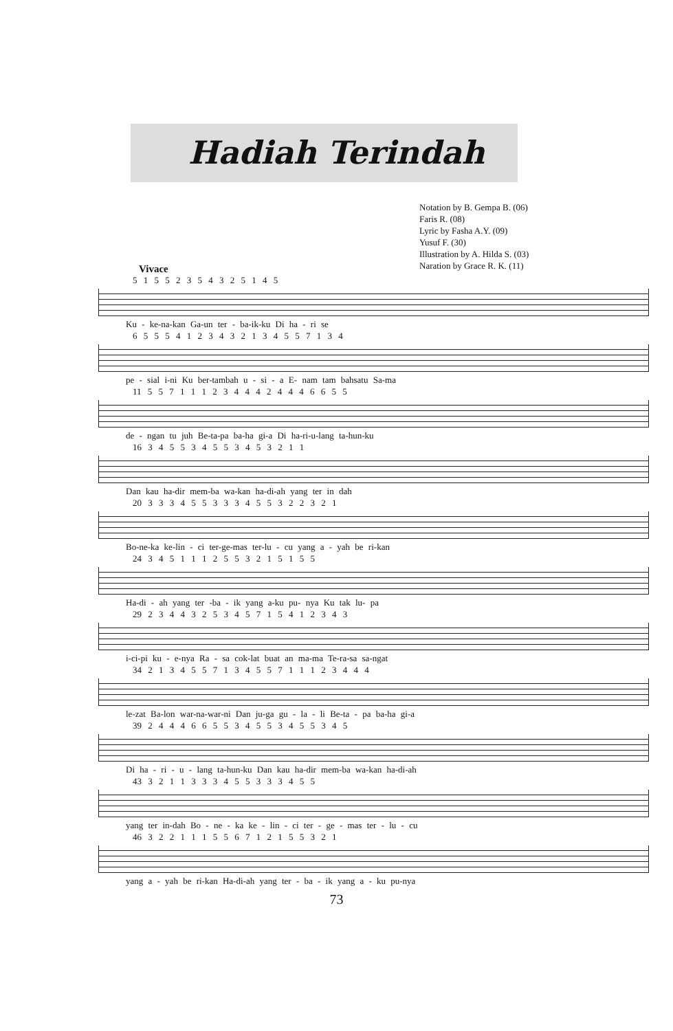Hadiah Terindah
Notation by B. Gempa B. (06)
Faris R. (08)
Lyric by Fasha A.Y. (09)
Yusuf F. (30)
Illustration by A. Hilda S. (03)
Naration by Grace R. K. (11)
Vivace
5 1 5 5 2 3 5 4 3 2 5 1 4 5
Ku - ke-na-kan Ga-un ter - ba-ik-ku Di ha - ri se
6 5 5 5 4 1 2 3 4 3 2 1 3 4 5 5 7 1 3 4
pe - sial i-ni Ku ber-tambah u - si - a E- nam tam bahsatu Sa-ma
11 5 5 7 1 1 1 2 3 4 4 4 2 4 4 4 6 6 5 5
de - ngan tu juh Be-ta-pa ba-ha gi-a Di ha-ri-u-lang ta-hun-ku
16 3 4 5 5 3 4 5 5 3 4 5 3 2 1 1
Dan kau ha-dir mem-ba wa-kan ha-di-ah yang ter in dah
20 3 3 3 4 5 5 3 3 3 4 5 5 3 2 2 3 2 1
Bo-ne-ka ke-lin - ci ter-ge-mas ter-lu - cu yang a - yah be ri-kan
24 3 4 5 1 1 1 2 5 5 3 2 1 5 1 5 5
Ha-di - ah yang ter -ba - ik yang a-ku pu- nya Ku tak lu- pa
29 2 3 4 4 3 2 5 3 4 5 7 1 5 4 1 2 3 4 3
i-ci-pi ku - e-nya Ra - sa cok-lat buat an ma-ma Te-ra-sa sa-ngat
34 2 1 3 4 5 5 7 1 3 4 5 5 7 1 1 1 2 3 4 4 4
le-zat Ba-lon war-na-war-ni Dan ju-ga gu - la - li Be-ta - pa ba-ha gi-a
39 2 4 4 4 6 6 5 5 3 4 5 5 3 4 5 5 3 4 5
Di ha - ri - u - lang ta-hun-ku Dan kau ha-dir mem-ba wa-kan ha-di-ah
43 3 2 1 1 3 3 3 4 5 5 3 3 3 4 5 5
yang ter in-dah Bo - ne - ka ke - lin - ci ter - ge - mas ter - lu - cu
46 3 2 2 1 1 1 5 5 6 7 1 2 1 5 5 3 2 1
yang a - yah be ri-kan Ha-di-ah yang ter - ba - ik yang a - ku pu-nya
73